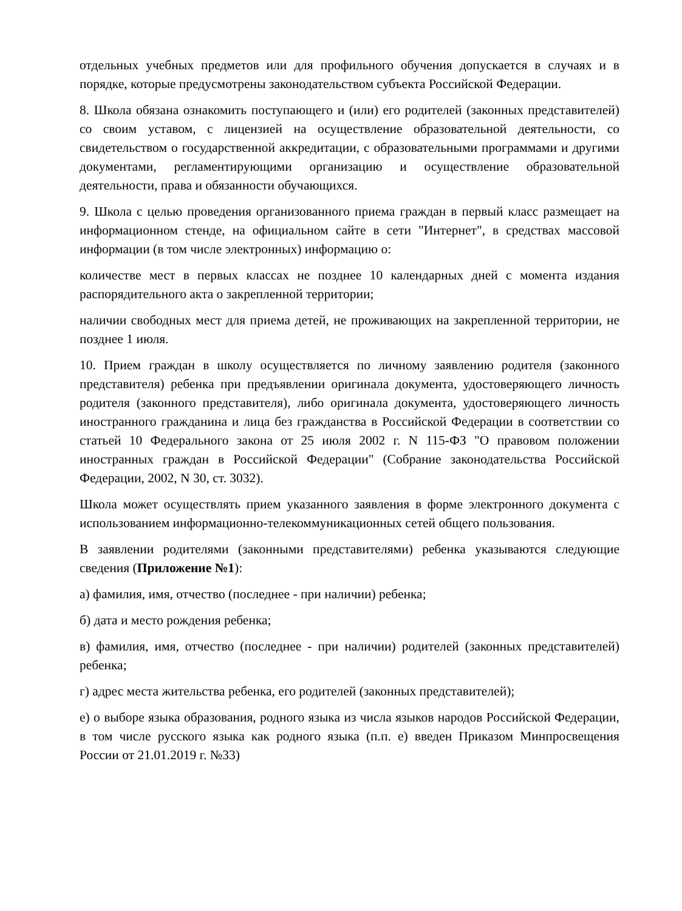отдельных учебных предметов или для профильного обучения допускается в случаях и в порядке, которые предусмотрены законодательством субъекта Российской Федерации.
8. Школа обязана ознакомить поступающего и (или) его родителей (законных представителей) со своим уставом, с лицензией на осуществление образовательной деятельности, со свидетельством о государственной аккредитации, с образовательными программами и другими документами, регламентирующими организацию и осуществление образовательной деятельности, права и обязанности обучающихся.
9. Школа с целью проведения организованного приема граждан в первый класс размещает на информационном стенде, на официальном сайте в сети "Интернет", в средствах массовой информации (в том числе электронных) информацию о:
количестве мест в первых классах не позднее 10 календарных дней с момента издания распорядительного акта о закрепленной территории;
наличии свободных мест для приема детей, не проживающих на закрепленной территории, не позднее 1 июля.
10. Прием граждан в школу осуществляется по личному заявлению родителя (законного представителя) ребенка при предъявлении оригинала документа, удостоверяющего личность родителя (законного представителя), либо оригинала документа, удостоверяющего личность иностранного гражданина и лица без гражданства в Российской Федерации в соответствии со статьей 10 Федерального закона от 25 июля 2002 г. N 115-ФЗ "О правовом положении иностранных граждан в Российской Федерации" (Собрание законодательства Российской Федерации, 2002, N 30, ст. 3032).
Школа может осуществлять прием указанного заявления в форме электронного документа с использованием информационно-телекоммуникационных сетей общего пользования.
В заявлении родителями (законными представителями) ребенка указываются следующие сведения (Приложение №1):
а) фамилия, имя, отчество (последнее - при наличии) ребенка;
б) дата и место рождения ребенка;
в) фамилия, имя, отчество (последнее - при наличии) родителей (законных представителей) ребенка;
г) адрес места жительства ребенка, его родителей (законных представителей);
е) о выборе языка образования, родного языка из числа языков народов Российской Федерации, в том числе русского языка как родного языка (п.п. е) введен Приказом Минпросвещения России от 21.01.2019 г. №33)